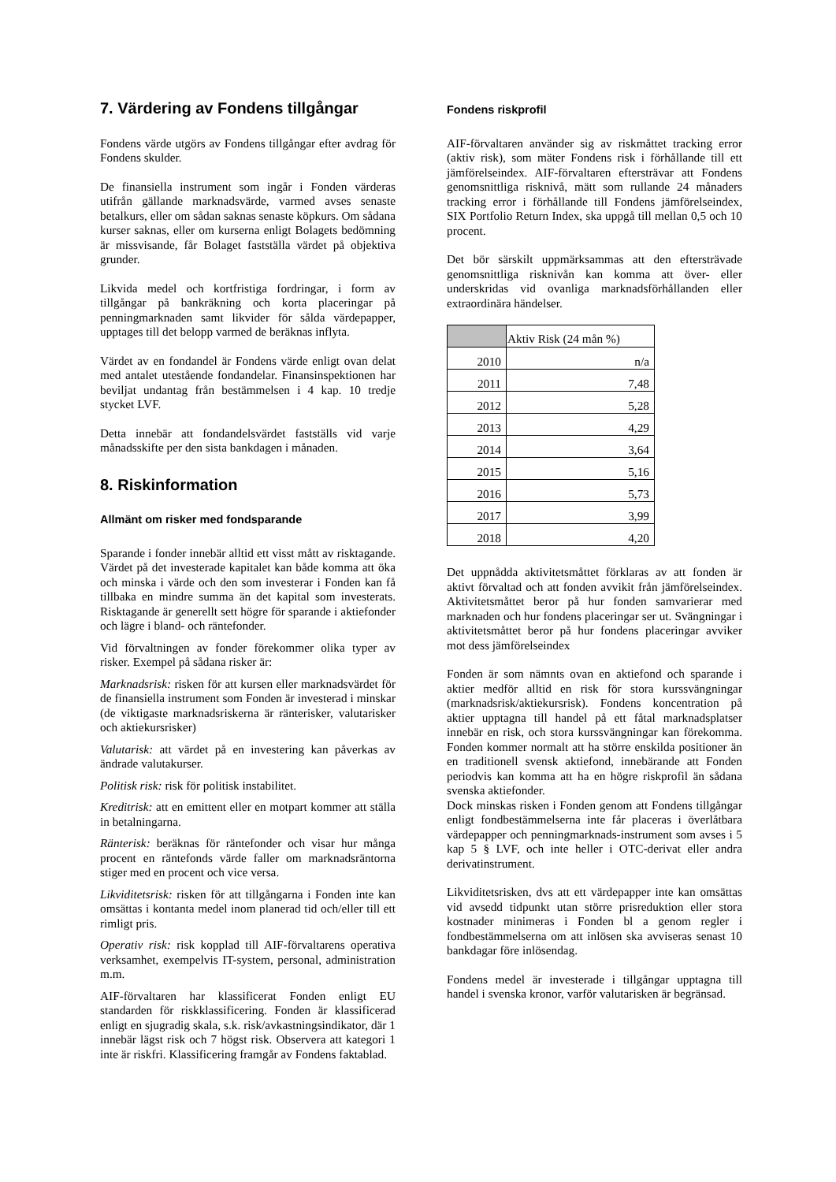7. Värdering av Fondens tillgångar
Fondens värde utgörs av Fondens tillgångar efter avdrag för Fondens skulder.
De finansiella instrument som ingår i Fonden värderas utifrån gällande marknadsvärde, varmed avses senaste betalkurs, eller om sådan saknas senaste köpkurs. Om sådana kurser saknas, eller om kurserna enligt Bolagets bedömning är missvisande, får Bolaget fastställa värdet på objektiva grunder.
Likvida medel och kortfristiga fordringar, i form av tillgångar på bankräkning och korta placeringar på penningmarknaden samt likvider för sålda värdepapper, upptages till det belopp varmed de beräknas inflyta.
Värdet av en fondandel är Fondens värde enligt ovan delat med antalet utestående fondandelar. Finansinspektionen har beviljat undantag från bestämmelsen i 4 kap. 10 tredje stycket LVF.
Detta innebär att fondandelsvärdet fastställs vid varje månadsskifte per den sista bankdagen i månaden.
8. Riskinformation
Allmänt om risker med fondsparande
Sparande i fonder innebär alltid ett visst mått av risktagande. Värdet på det investerade kapitalet kan både komma att öka och minska i värde och den som investerar i Fonden kan få tillbaka en mindre summa än det kapital som investerats. Risktagande är generellt sett högre för sparande i aktiefonder och lägre i bland- och räntefonder.
Vid förvaltningen av fonder förekommer olika typer av risker. Exempel på sådana risker är:
Marknadsrisk: risken för att kursen eller marknadsvärdet för de finansiella instrument som Fonden är investerad i minskar (de viktigaste marknadsriskerna är ränterisker, valutarisker och aktiekursrisker)
Valutarisk: att värdet på en investering kan påverkas av ändrade valutakurser.
Politisk risk: risk för politisk instabilitet.
Kreditrisk: att en emittent eller en motpart kommer att ställa in betalningarna.
Ränterisk: beräknas för räntefonder och visar hur många procent en räntefonds värde faller om marknadsräntorna stiger med en procent och vice versa.
Likviditetsrisk: risken för att tillgångarna i Fonden inte kan omsättas i kontanta medel inom planerad tid och/eller till ett rimligt pris.
Operativ risk: risk kopplad till AIF-förvaltarens operativa verksamhet, exempelvis IT-system, personal, administration m.m.
AIF-förvaltaren har klassificerat Fonden enligt EU standarden för riskklassificering. Fonden är klassificerad enligt en sjugradig skala, s.k. risk/avkastningsindikator, där 1 innebär lägst risk och 7 högst risk. Observera att kategori 1 inte är riskfri. Klassificering framgår av Fondens faktablad.
Fondens riskprofil
AIF-förvaltaren använder sig av riskmåttet tracking error (aktiv risk), som mäter Fondens risk i förhållande till ett jämförelseindex. AIF-förvaltaren eftersträvar att Fondens genomsnittliga risknivå, mätt som rullande 24 månaders tracking error i förhållande till Fondens jämförelseindex, SIX Portfolio Return Index, ska uppgå till mellan 0,5 och 10 procent.
Det bör särskilt uppmärksammas att den eftersträvade genomsnittliga risknivån kan komma att över- eller underskridas vid ovanliga marknadsförhållanden eller extraordinära händelser.
| | Aktiv Risk (24 mån %) |
| 2010 | n/a |
| 2011 | 7,48 |
| 2012 | 5,28 |
| 2013 | 4,29 |
| 2014 | 3,64 |
| 2015 | 5,16 |
| 2016 | 5,73 |
| 2017 | 3,99 |
| 2018 | 4,20 |
Det uppnådda aktivitetsmåttet förklaras av att fonden är aktivt förvaltad och att fonden avvikit från jämförelseindex. Aktivitetsmåttet beror på hur fonden samvarierar med marknaden och hur fondens placeringar ser ut. Svängningar i aktivitetsmåttet beror på hur fondens placeringar avviker mot dess jämförelseindex
Fonden är som nämnts ovan en aktiefond och sparande i aktier medför alltid en risk för stora kurssvängningar (marknadsrisk/aktiekursrisk). Fondens koncentration på aktier upptagna till handel på ett fåtal marknadsplatser innebär en risk, och stora kurssvängningar kan förekomma. Fonden kommer normalt att ha större enskilda positioner än en traditionell svensk aktiefond, innebärande att Fonden periodvis kan komma att ha en högre riskprofil än sådana svenska aktiefonder.
Dock minskas risken i Fonden genom att Fondens tillgångar enligt fondbestämmelserna inte får placeras i överlåtbara värdepapper och penningmarknads-instrument som avses i 5 kap 5 § LVF, och inte heller i OTC-derivat eller andra derivatinstrument.
Likviditetsrisken, dvs att ett värdepapper inte kan omsättas vid avsedd tidpunkt utan större prisreduktion eller stora kostnader minimeras i Fonden bl a genom regler i fondbestämmelserna om att inlösen ska avviseras senast 10 bankdagar före inlösendag.
Fondens medel är investerade i tillgångar upptagna till handel i svenska kronor, varför valutarisken är begränsad.